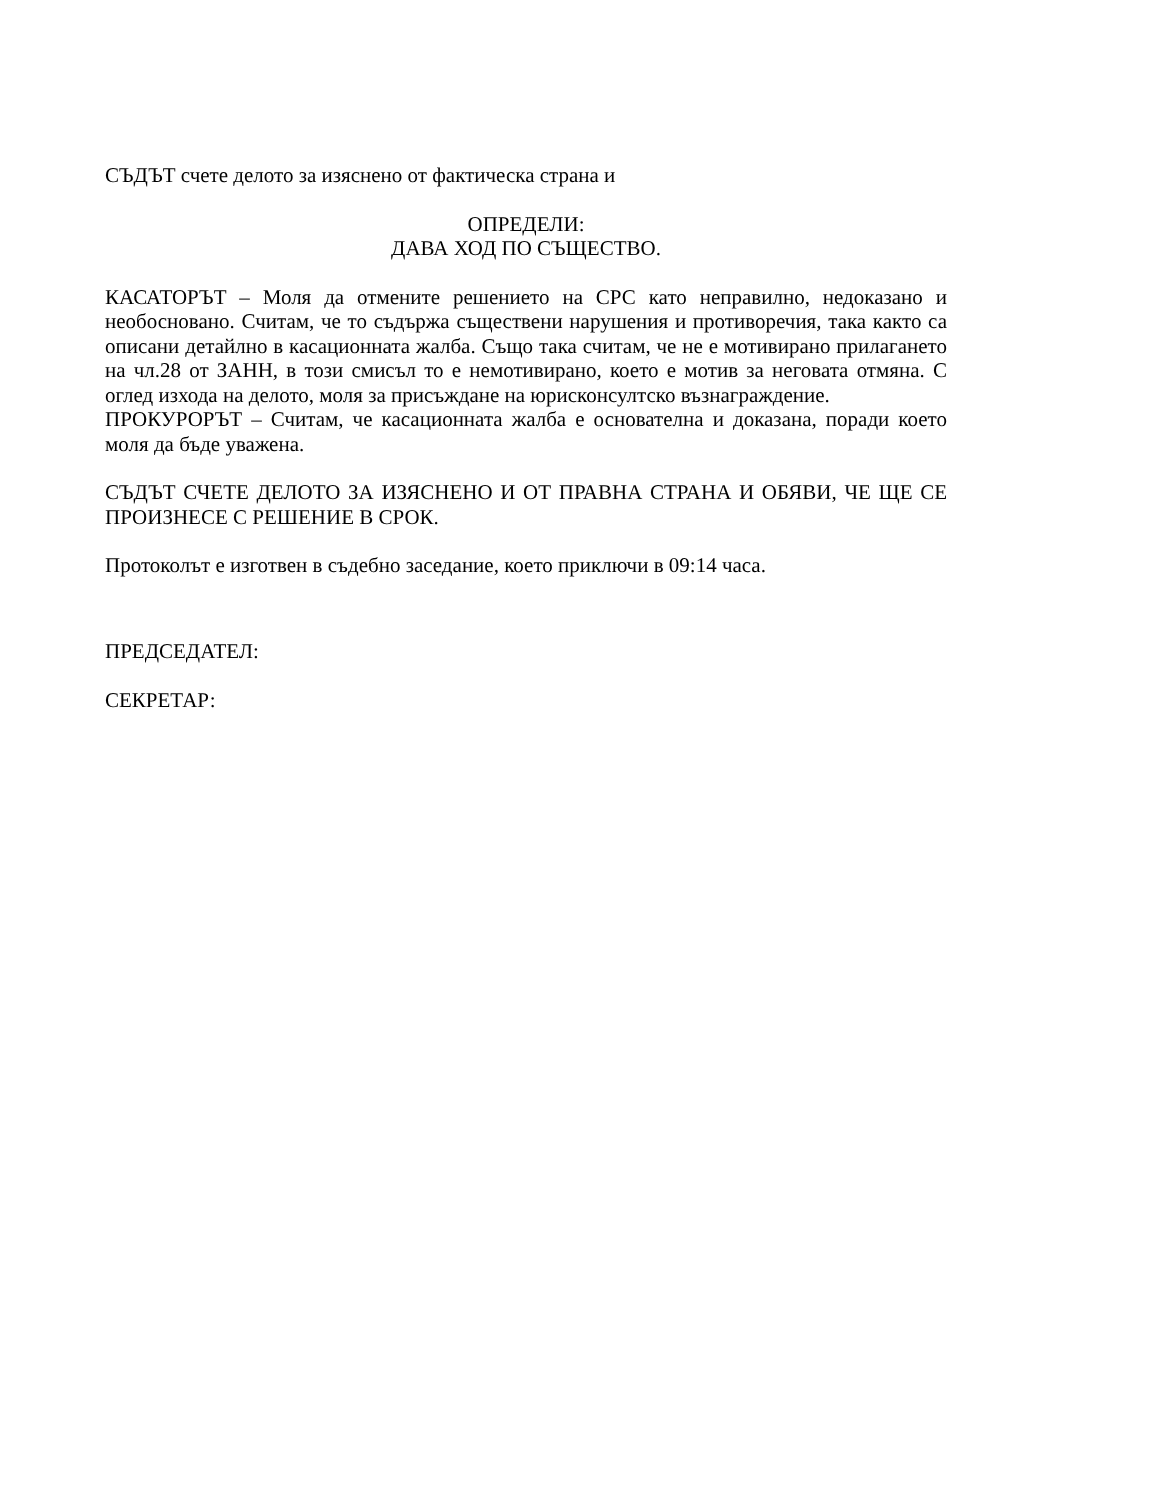СЪДЪТ счете делото за изяснено от фактическа страна и
ОПРЕДЕЛИ:
ДАВА ХОД ПО СЪЩЕСТВО.
КАСАТОРЪТ – Моля да отмените решението на СРС като неправилно, недоказано и необосновано. Считам, че то съдържа съществени нарушения и противоречия, така както са описани детайлно в касационната жалба. Също така считам, че не е мотивирано прилагането на чл.28 от ЗАНН, в този смисъл то е немотивирано, което е мотив за неговата отмяна. С оглед изхода на делото, моля за присъждане на юрисконсултско възнаграждение.
ПРОКУРОРЪТ – Считам, че касационната жалба е основателна и доказана, поради което моля да бъде уважена.
СЪДЪТ СЧЕТЕ ДЕЛОТО ЗА ИЗЯСНЕНО И ОТ ПРАВНА СТРАНА И ОБЯВИ, ЧЕ ЩЕ СЕ ПРОИЗНЕСЕ С РЕШЕНИЕ В СРОК.
Протоколът е изготвен в съдебно заседание, което приключи в 09:14 часа.
ПРЕДСЕДАТЕЛ:
СЕКРЕТАР: